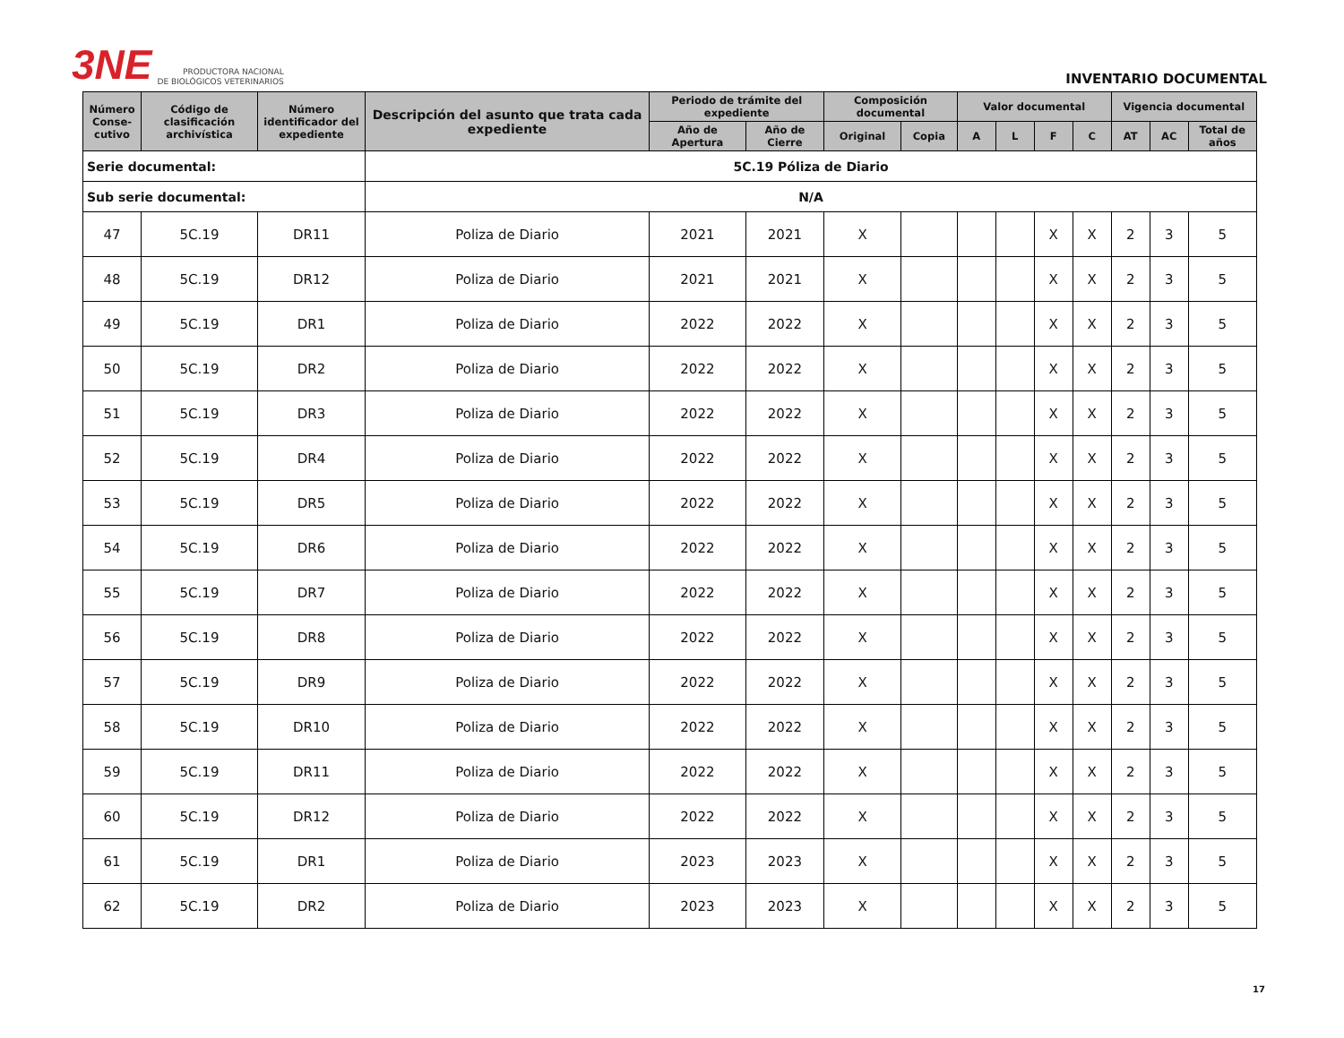3NE
PRODUCTORA NACIONAL
DE BIOLÓGICOS VETERINARIOS
INVENTARIO DOCUMENTAL
| Serie documental: | | | 5C.19 Póliza de Diario | | | | | | | | | | | |
| Sub serie documental: | | | N/A | | | | | | | | | | | |
| Número Conse-cutivo | Código de clasificación archivística | Número identificador del expediente | Descripción del asunto que trata cada expediente | Periodo de trámite del expediente | | Composición documental | | Valor documental | | | | Vigencia documental | | |
| | | | | Año de Apertura | Año de Cierre | Original | Copia | A | L | F | C | AT | AC | Total de años |
| 47 | 5C.19 | DR11 | Poliza de Diario | 2021 | 2021 | X | | | | X | X | 2 | 3 | 5 |
| 48 | 5C.19 | DR12 | Poliza de Diario | 2021 | 2021 | X | | | | X | X | 2 | 3 | 5 |
| 49 | 5C.19 | DR1 | Poliza de Diario | 2022 | 2022 | X | | | | X | X | 2 | 3 | 5 |
| 50 | 5C.19 | DR2 | Poliza de Diario | 2022 | 2022 | X | | | | X | X | 2 | 3 | 5 |
| 51 | 5C.19 | DR3 | Poliza de Diario | 2022 | 2022 | X | | | | X | X | 2 | 3 | 5 |
| 52 | 5C.19 | DR4 | Poliza de Diario | 2022 | 2022 | X | | | | X | X | 2 | 3 | 5 |
| 53 | 5C.19 | DR5 | Poliza de Diario | 2022 | 2022 | X | | | | X | X | 2 | 3 | 5 |
| 54 | 5C.19 | DR6 | Poliza de Diario | 2022 | 2022 | X | | | | X | X | 2 | 3 | 5 |
| 55 | 5C.19 | DR7 | Poliza de Diario | 2022 | 2022 | X | | | | X | X | 2 | 3 | 5 |
| 56 | 5C.19 | DR8 | Poliza de Diario | 2022 | 2022 | X | | | | X | X | 2 | 3 | 5 |
| 57 | 5C.19 | DR9 | Poliza de Diario | 2022 | 2022 | X | | | | X | X | 2 | 3 | 5 |
| 58 | 5C.19 | DR10 | Poliza de Diario | 2022 | 2022 | X | | | | X | X | 2 | 3 | 5 |
| 59 | 5C.19 | DR11 | Poliza de Diario | 2022 | 2022 | X | | | | X | X | 2 | 3 | 5 |
| 60 | 5C.19 | DR12 | Poliza de Diario | 2022 | 2022 | X | | | | X | X | 2 | 3 | 5 |
| 61 | 5C.19 | DR1 | Poliza de Diario | 2023 | 2023 | X | | | | X | X | 2 | 3 | 5 |
| 62 | 5C.19 | DR2 | Poliza de Diario | 2023 | 2023 | X | | | | X | X | 2 | 3 | 5 |
17